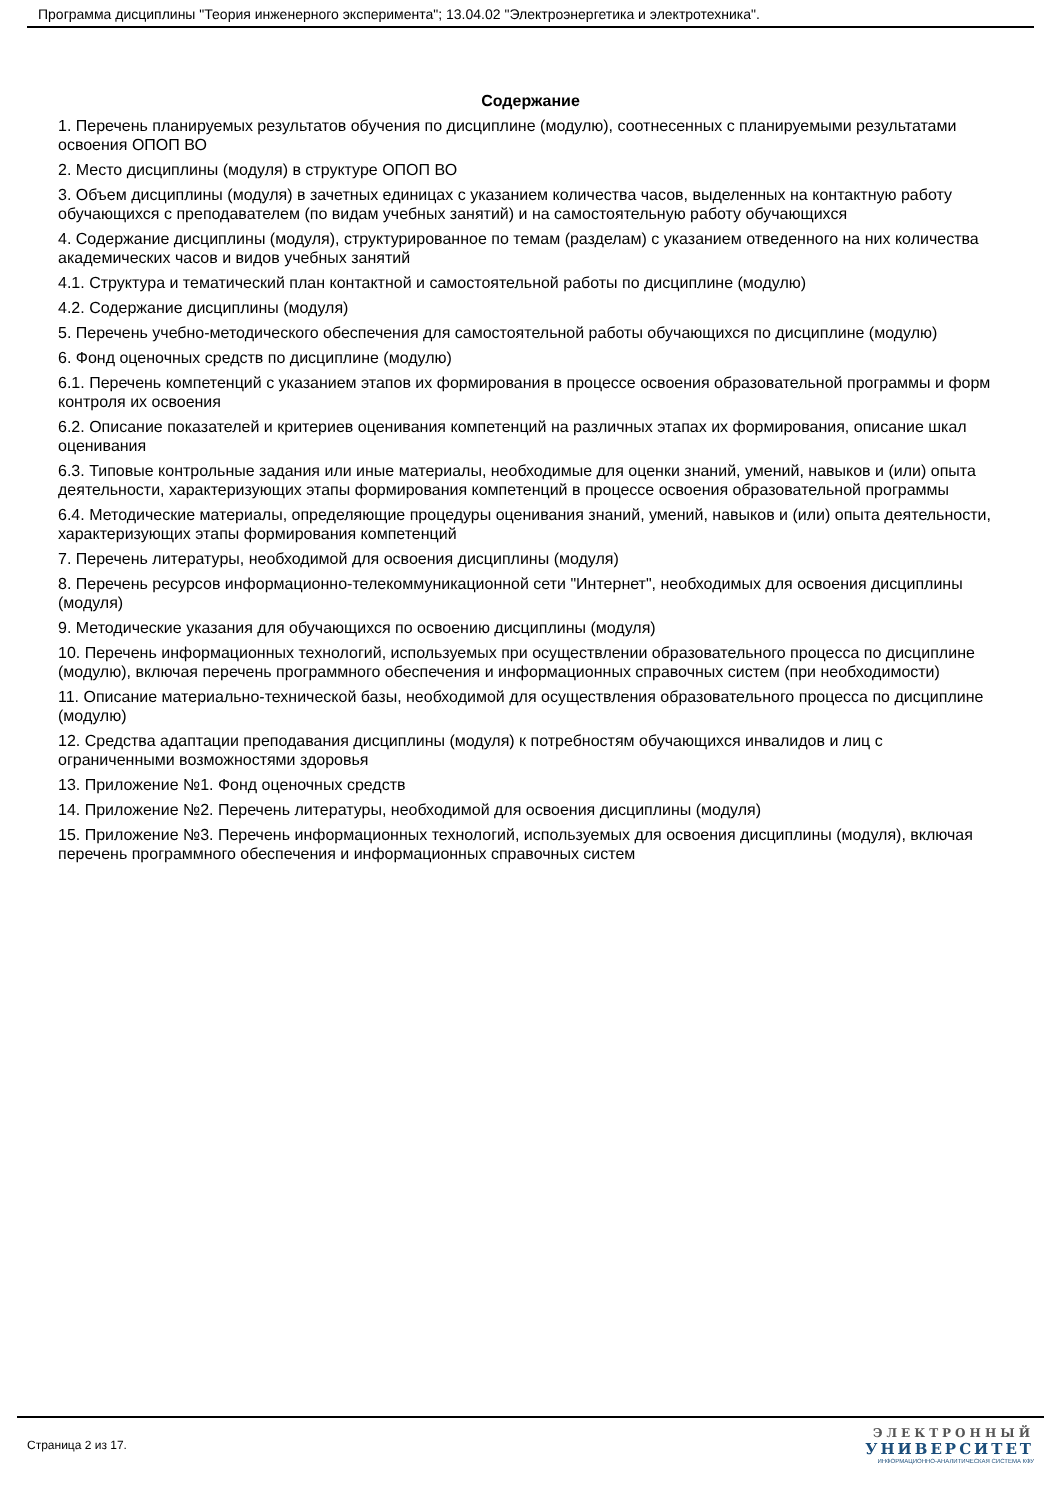Программа дисциплины "Теория инженерного эксперимента"; 13.04.02 "Электроэнергетика и электротехника".
Содержание
1. Перечень планируемых результатов обучения по дисциплине (модулю), соотнесенных с планируемыми результатами освоения ОПОП ВО
2. Место дисциплины (модуля) в структуре ОПОП ВО
3. Объем дисциплины (модуля) в зачетных единицах с указанием количества часов, выделенных на контактную работу обучающихся с преподавателем (по видам учебных занятий) и на самостоятельную работу обучающихся
4. Содержание дисциплины (модуля), структурированное по темам (разделам) с указанием отведенного на них количества академических часов и видов учебных занятий
4.1. Структура и тематический план контактной и самостоятельной работы по дисциплине (модулю)
4.2. Содержание дисциплины (модуля)
5. Перечень учебно-методического обеспечения для самостоятельной работы обучающихся по дисциплине (модулю)
6. Фонд оценочных средств по дисциплине (модулю)
6.1. Перечень компетенций с указанием этапов их формирования в процессе освоения образовательной программы и форм контроля их освоения
6.2. Описание показателей и критериев оценивания компетенций на различных этапах их формирования, описание шкал оценивания
6.3. Типовые контрольные задания или иные материалы, необходимые для оценки знаний, умений, навыков и (или) опыта деятельности, характеризующих этапы формирования компетенций в процессе освоения образовательной программы
6.4. Методические материалы, определяющие процедуры оценивания знаний, умений, навыков и (или) опыта деятельности, характеризующих этапы формирования компетенций
7. Перечень литературы, необходимой для освоения дисциплины (модуля)
8. Перечень ресурсов информационно-телекоммуникационной сети "Интернет", необходимых для освоения дисциплины (модуля)
9. Методические указания для обучающихся по освоению дисциплины (модуля)
10. Перечень информационных технологий, используемых при осуществлении образовательного процесса по дисциплине (модулю), включая перечень программного обеспечения и информационных справочных систем (при необходимости)
11. Описание материально-технической базы, необходимой для осуществления образовательного процесса по дисциплине (модулю)
12. Средства адаптации преподавания дисциплины (модуля) к потребностям обучающихся инвалидов и лиц с ограниченными возможностями здоровья
13. Приложение №1. Фонд оценочных средств
14. Приложение №2. Перечень литературы, необходимой для освоения дисциплины (модуля)
15. Приложение №3. Перечень информационных технологий, используемых для освоения дисциплины (модуля), включая перечень программного обеспечения и информационных справочных систем
Страница 2 из 17.
ЭЛЕКТРОННЫЙ
УНИВЕРСИТЕТ
ИНФОРМАЦИОННО-АНАЛИТИЧЕСКАЯ СИСТЕМА КФУ